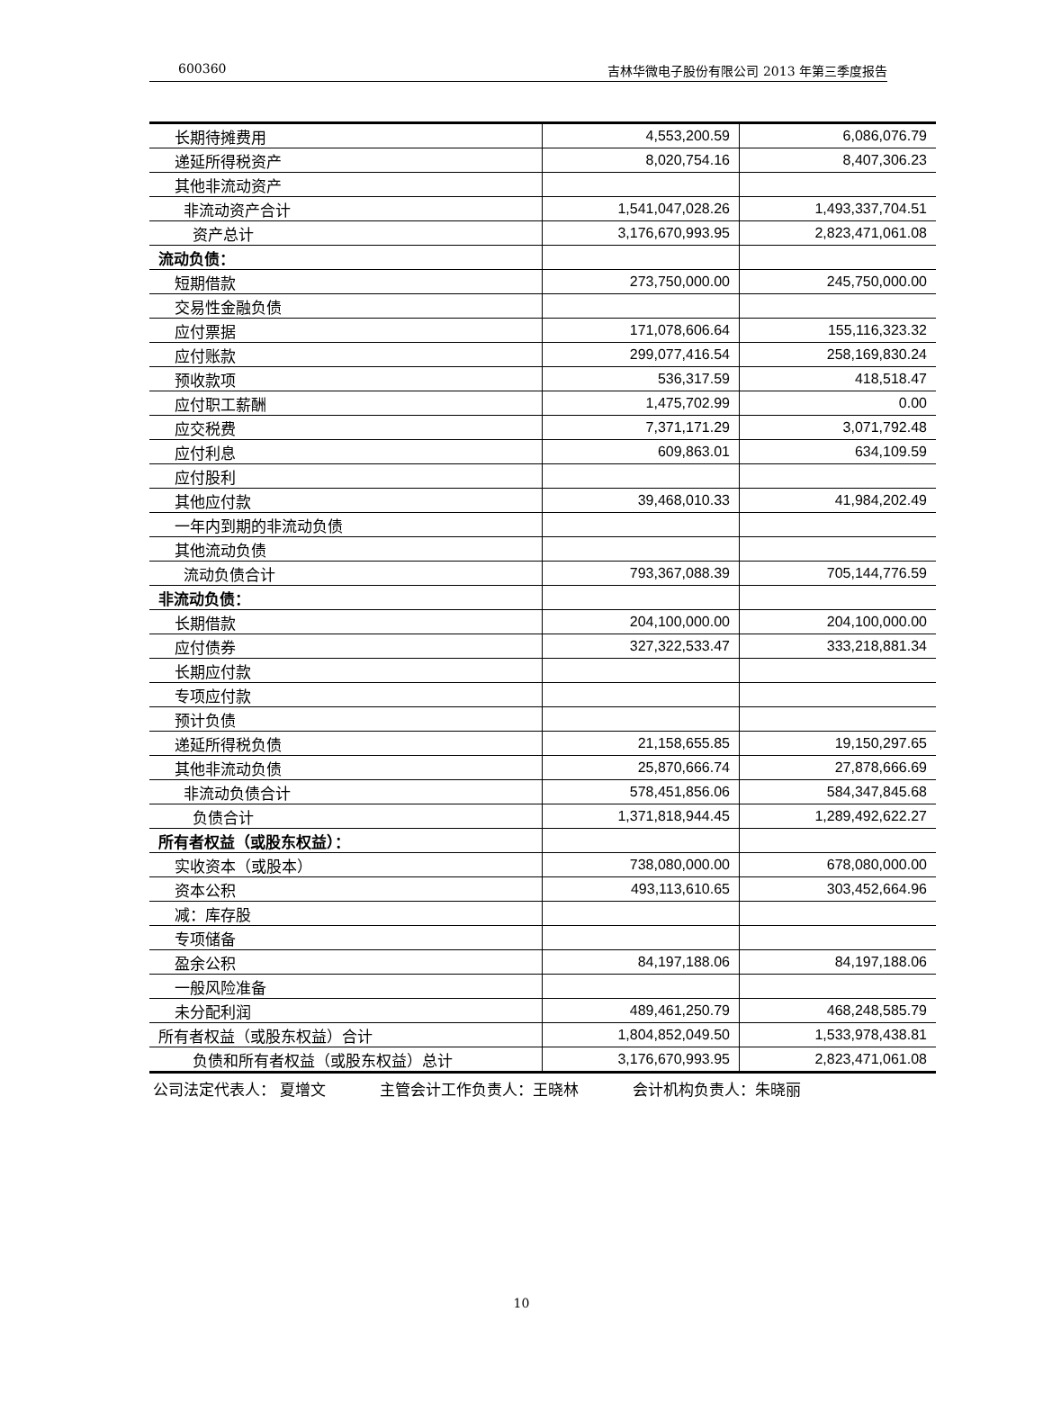600360 吉林华微电子股份有限公司 2013 年第三季度报告
| 长期待摊费用 | 4,553,200.59 | 6,086,076.79 |
| 递延所得税资产 | 8,020,754.16 | 8,407,306.23 |
| 其他非流动资产 | | |
| 非流动资产合计 | 1,541,047,028.26 | 1,493,337,704.51 |
| 资产总计 | 3,176,670,993.95 | 2,823,471,061.08 |
| 流动负债： | | |
| 短期借款 | 273,750,000.00 | 245,750,000.00 |
| 交易性金融负债 | | |
| 应付票据 | 171,078,606.64 | 155,116,323.32 |
| 应付账款 | 299,077,416.54 | 258,169,830.24 |
| 预收款项 | 536,317.59 | 418,518.47 |
| 应付职工薪酬 | 1,475,702.99 | 0.00 |
| 应交税费 | 7,371,171.29 | 3,071,792.48 |
| 应付利息 | 609,863.01 | 634,109.59 |
| 应付股利 | | |
| 其他应付款 | 39,468,010.33 | 41,984,202.49 |
| 一年内到期的非流动负债 | | |
| 其他流动负债 | | |
| 流动负债合计 | 793,367,088.39 | 705,144,776.59 |
| 非流动负债： | | |
| 长期借款 | 204,100,000.00 | 204,100,000.00 |
| 应付债券 | 327,322,533.47 | 333,218,881.34 |
| 长期应付款 | | |
| 专项应付款 | | |
| 预计负债 | | |
| 递延所得税负债 | 21,158,655.85 | 19,150,297.65 |
| 其他非流动负债 | 25,870,666.74 | 27,878,666.69 |
| 非流动负债合计 | 578,451,856.06 | 584,347,845.68 |
| 负债合计 | 1,371,818,944.45 | 1,289,492,622.27 |
| 所有者权益（或股东权益）： | | |
| 实收资本（或股本） | 738,080,000.00 | 678,080,000.00 |
| 资本公积 | 493,113,610.65 | 303,452,664.96 |
| 减：库存股 | | |
| 专项储备 | | |
| 盈余公积 | 84,197,188.06 | 84,197,188.06 |
| 一般风险准备 | | |
| 未分配利润 | 489,461,250.79 | 468,248,585.79 |
| 所有者权益（或股东权益）合计 | 1,804,852,049.50 | 1,533,978,438.81 |
| 负债和所有者权益（或股东权益）总计 | 3,176,670,993.95 | 2,823,471,061.08 |
公司法定代表人： 夏增文 主管会计工作负责人：王晓林 会计机构负责人：朱晓丽
10